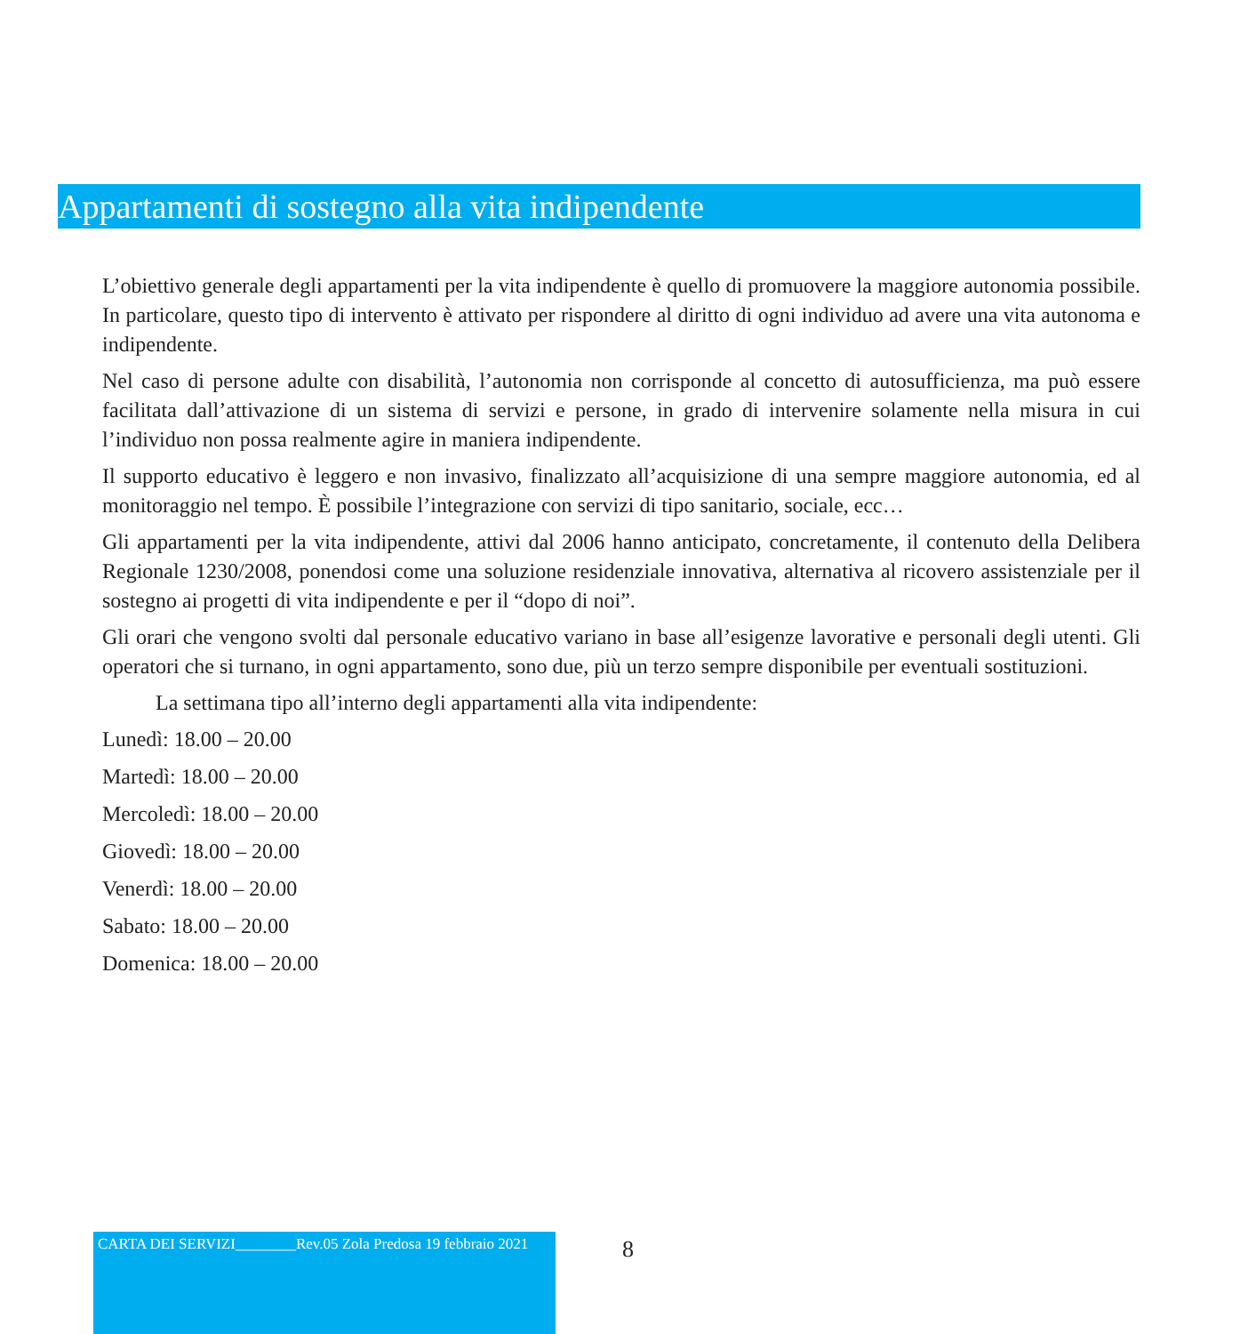Appartamenti di sostegno alla vita indipendente
L’obiettivo generale degli appartamenti per la vita indipendente è quello di promuovere la maggiore autonomia possibile. In particolare, questo tipo di intervento è attivato per rispondere al diritto di ogni individuo ad avere una vita autonoma e indipendente.
Nel caso di persone adulte con disabilità, l’autonomia non corrisponde al concetto di autosufficienza, ma può essere facilitata dall’attivazione di un sistema di servizi e persone, in grado di intervenire solamente nella misura in cui l’individuo non possa realmente agire in maniera indipendente.
Il supporto educativo è leggero e non invasivo, finalizzato all’acquisizione di una sempre maggiore autonomia, ed al monitoraggio nel tempo. È possibile l’integrazione con servizi di tipo sanitario, sociale, ecc…
Gli appartamenti per la vita indipendente, attivi dal 2006 hanno anticipato, concretamente, il contenuto della Delibera Regionale 1230/2008, ponendosi come una soluzione residenziale innovativa, alternativa al ricovero assistenziale per il sostegno ai progetti di vita indipendente e per il “dopo di noi”.
Gli orari che vengono svolti dal personale educativo variano in base all’esigenze lavorative e personali degli utenti. Gli operatori che si turnano, in ogni appartamento, sono due, più un terzo sempre disponibile per eventuali sostituzioni.
La settimana tipo all’interno degli appartamenti alla vita indipendente:
Lunedì: 18.00 – 20.00
Martedì: 18.00 – 20.00
Mercoledì: 18.00 – 20.00
Giovedì: 18.00 – 20.00
Venerdì: 18.00 – 20.00
Sabato: 18.00 – 20.00
Domenica: 18.00 – 20.00
CARTA DEI SERVIZI________Rev.05 Zola Predosa 19 febbraio 2021
8